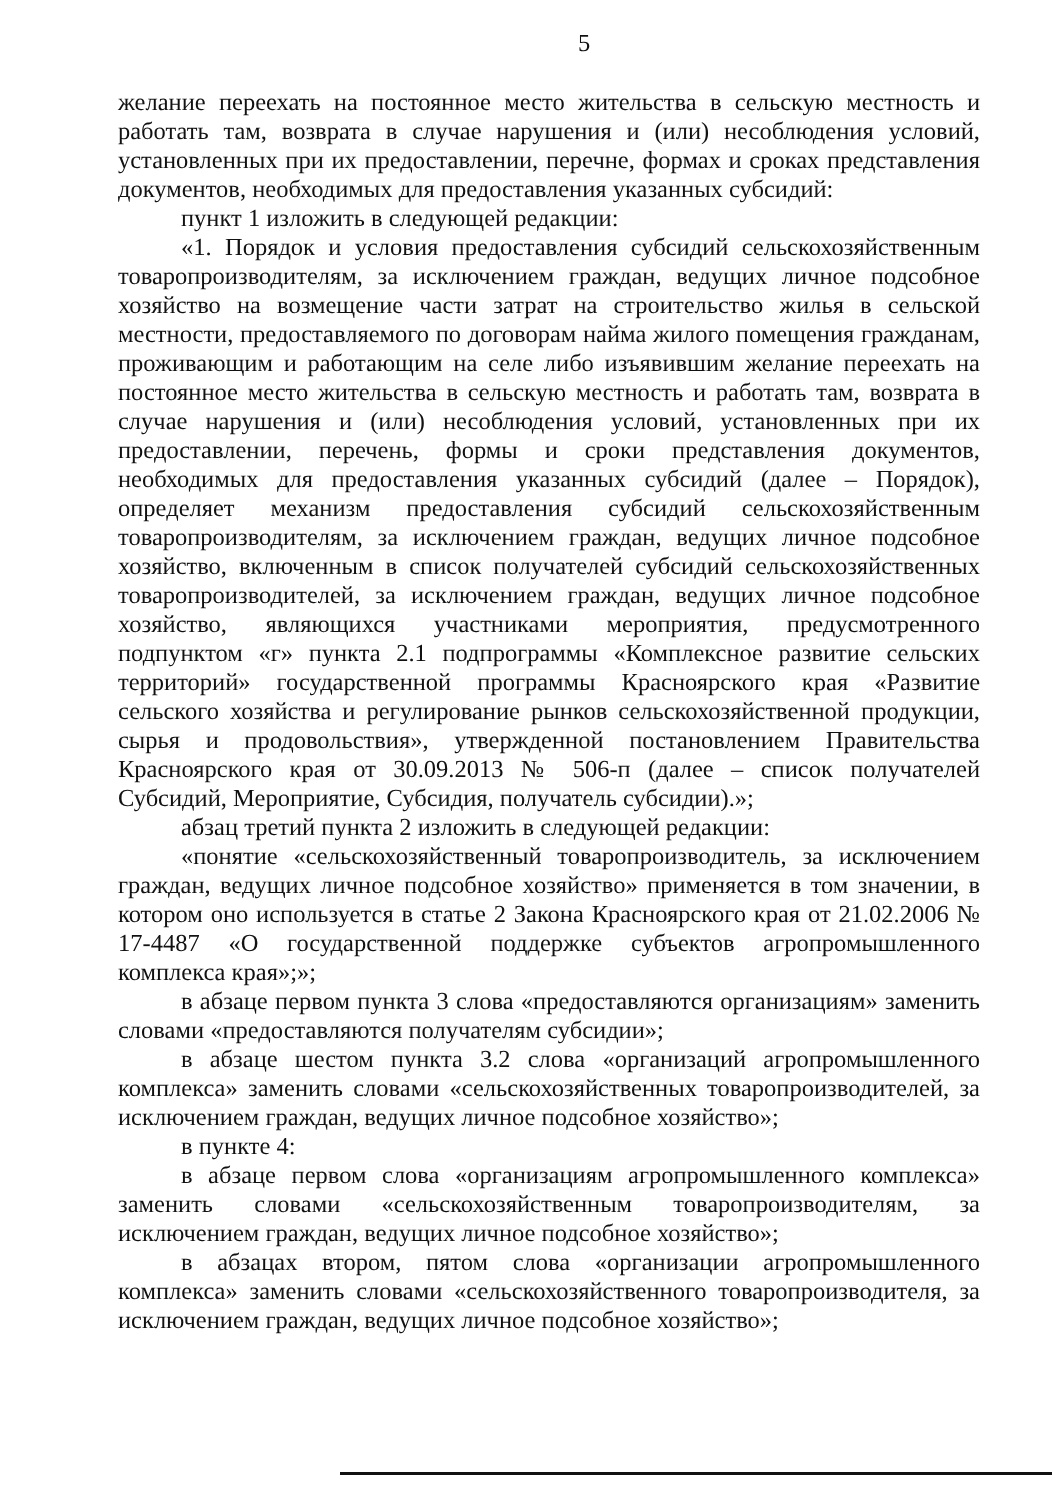5
желание переехать на постоянное место жительства в сельскую местность и работать там, возврата в случае нарушения и (или) несоблюдения условий, установленных при их предоставлении, перечне, формах и сроках представления документов, необходимых для предоставления указанных субсидий:
пункт 1 изложить в следующей редакции:
«1. Порядок и условия предоставления субсидий сельскохозяйственным товаропроизводителям, за исключением граждан, ведущих личное подсобное хозяйство на возмещение части затрат на строительство жилья в сельской местности, предоставляемого по договорам найма жилого помещения гражданам, проживающим и работающим на селе либо изъявившим желание переехать на постоянное место жительства в сельскую местность и работать там, возврата в случае нарушения и (или) несоблюдения условий, установленных при их предоставлении, перечень, формы и сроки представления документов, необходимых для предоставления указанных субсидий (далее – Порядок), определяет механизм предоставления субсидий сельскохозяйственным товаропроизводителям, за исключением граждан, ведущих личное подсобное хозяйство, включенным в список получателей субсидий сельскохозяйственных товаропроизводителей, за исключением граждан, ведущих личное подсобное хозяйство, являющихся участниками мероприятия, предусмотренного подпунктом «г» пункта 2.1 подпрограммы «Комплексное развитие сельских территорий» государственной программы Красноярского края «Развитие сельского хозяйства и регулирование рынков сельскохозяйственной продукции, сырья и продовольствия», утвержденной постановлением Правительства Красноярского края от 30.09.2013 № 506-п (далее – список получателей Субсидий, Мероприятие, Субсидия, получатель субсидии).»;
абзац третий пункта 2 изложить в следующей редакции:
«понятие «сельскохозяйственный товаропроизводитель, за исключением граждан, ведущих личное подсобное хозяйство» применяется в том значении, в котором оно используется в статье 2 Закона Красноярского края от 21.02.2006 № 17-4487 «О государственной поддержке субъектов агропромышленного комплекса края»;»;
в абзаце первом пункта 3 слова «предоставляются организациям» заменить словами «предоставляются получателям субсидии»;
в абзаце шестом пункта 3.2 слова «организаций агропромышленного комплекса» заменить словами «сельскохозяйственных товаропроизводителей, за исключением граждан, ведущих личное подсобное хозяйство»;
в пункте 4:
в абзаце первом слова «организациям агропромышленного комплекса» заменить словами «сельскохозяйственным товаропроизводителям, за исключением граждан, ведущих личное подсобное хозяйство»;
в абзацах втором, пятом слова «организации агропромышленного комплекса» заменить словами «сельскохозяйственного товаропроизводителя, за исключением граждан, ведущих личное подсобное хозяйство»;